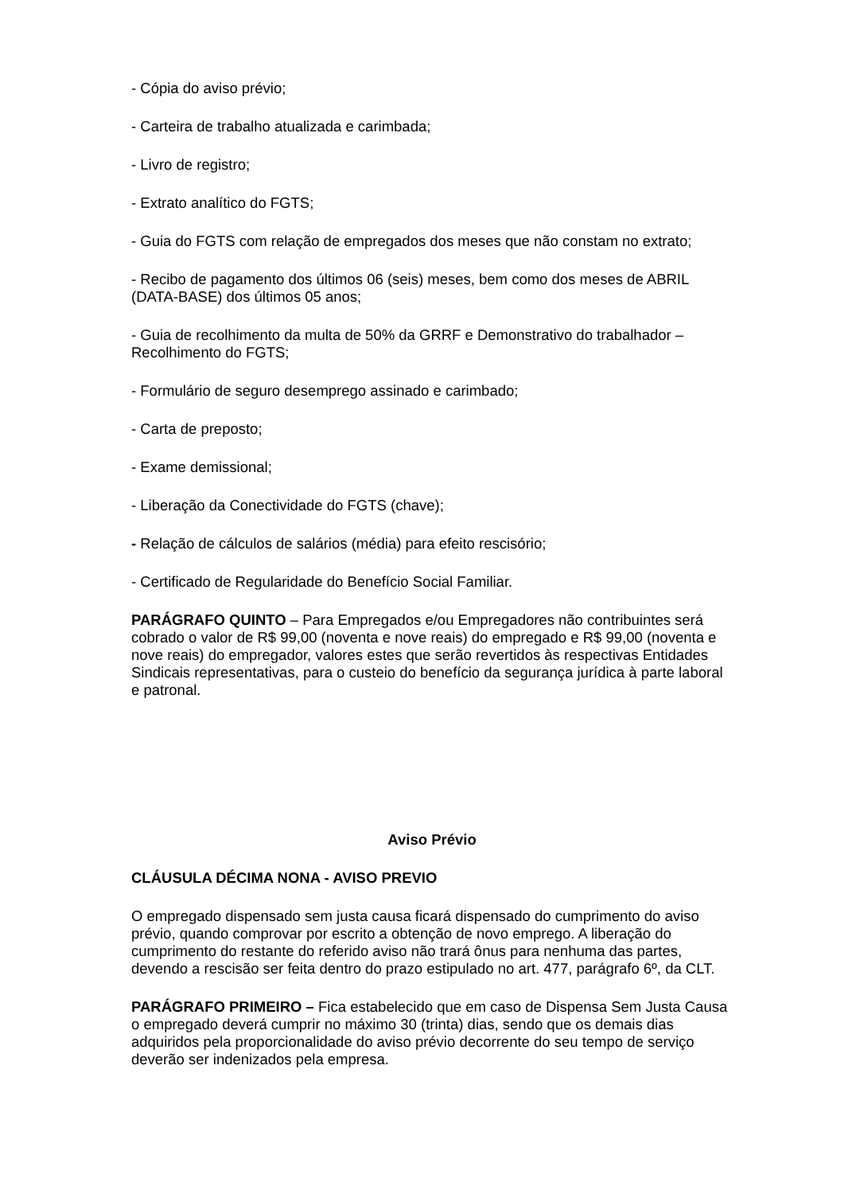- Cópia do aviso prévio;
- Carteira de trabalho atualizada e carimbada;
- Livro de registro;
- Extrato analítico do FGTS;
- Guia do FGTS com relação de empregados dos meses que não constam no extrato;
- Recibo de pagamento dos últimos 06 (seis) meses, bem como dos meses de ABRIL (DATA-BASE) dos últimos 05 anos;
- Guia de recolhimento da multa de 50% da GRRF e Demonstrativo do trabalhador – Recolhimento do FGTS;
- Formulário de seguro desemprego assinado e carimbado;
- Carta de preposto;
- Exame demissional;
- Liberação da Conectividade do FGTS (chave);
- Relação de cálculos de salários (média) para efeito rescisório;
- Certificado de Regularidade do Benefício Social Familiar.
PARÁGRAFO QUINTO – Para Empregados e/ou Empregadores não contribuintes será cobrado o valor de R$ 99,00 (noventa e nove reais) do empregado e R$ 99,00 (noventa e nove reais) do empregador, valores estes que serão revertidos às respectivas Entidades Sindicais representativas, para o custeio do benefício da segurança jurídica à parte laboral e patronal.
Aviso Prévio
CLÁUSULA DÉCIMA NONA - AVISO PREVIO
O empregado dispensado sem justa causa ficará dispensado do cumprimento do aviso prévio, quando comprovar por escrito a obtenção de novo emprego. A liberação do cumprimento do restante do referido aviso não trará ônus para nenhuma das partes, devendo a rescisão ser feita dentro do prazo estipulado no art. 477, parágrafo 6º, da CLT.
PARÁGRAFO PRIMEIRO – Fica estabelecido que em caso de Dispensa Sem Justa Causa o empregado deverá cumprir no máximo 30 (trinta) dias, sendo que os demais dias adquiridos pela proporcionalidade do aviso prévio decorrente do seu tempo de serviço deverão ser indenizados pela empresa.